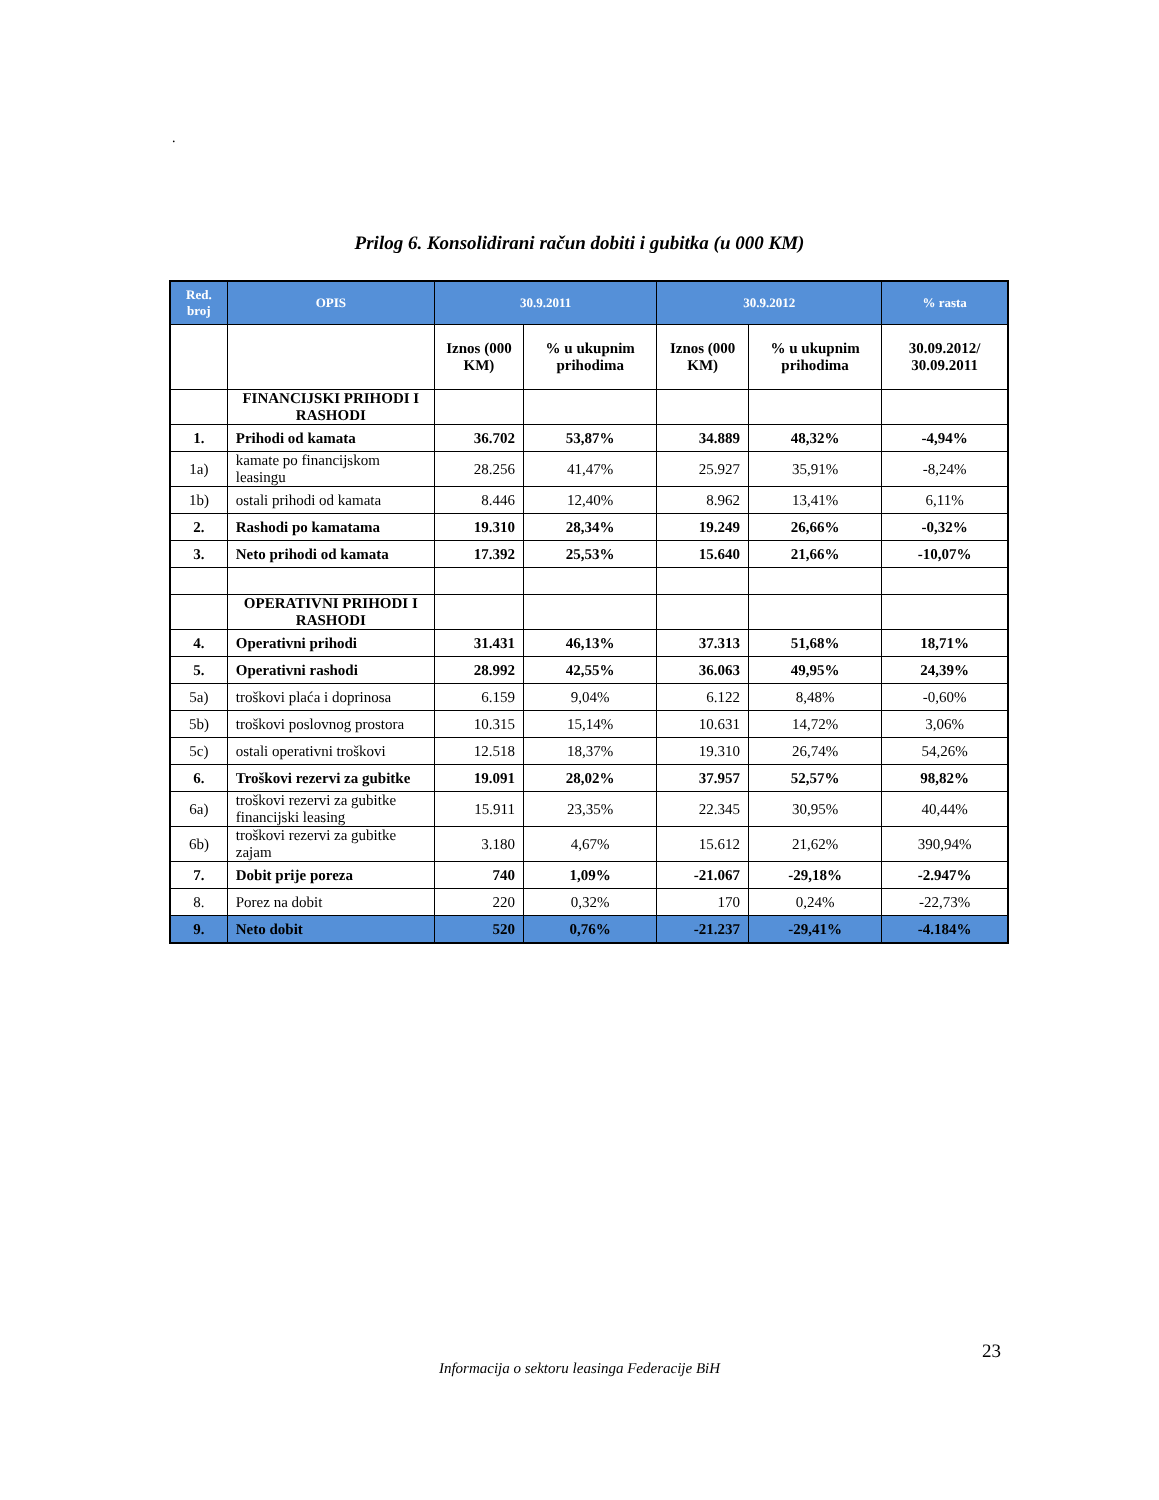.
Prilog 6. Konsolidirani račun dobiti i gubitka (u 000 KM)
| Red. broj | OPIS | 30.9.2011 | | 30.9.2012 | | % rasta |
| --- | --- | --- | --- | --- | --- | --- |
| | | Iznos (000 KM) | % u ukupnim prihodima | Iznos (000 KM) | % u ukupnim prihodima | 30.09.2012/ 30.09.2011 |
| | FINANCIJSKI PRIHODI I RASHODI | | | | | |
| 1. | Prihodi od kamata | 36.702 | 53,87% | 34.889 | 48,32% | -4,94% |
| 1a) | kamate po financijskom leasingu | 28.256 | 41,47% | 25.927 | 35,91% | -8,24% |
| 1b) | ostali prihodi od kamata | 8.446 | 12,40% | 8.962 | 13,41% | 6,11% |
| 2. | Rashodi po kamatama | 19.310 | 28,34% | 19.249 | 26,66% | -0,32% |
| 3. | Neto prihodi od kamata | 17.392 | 25,53% | 15.640 | 21,66% | -10,07% |
| | OPERATIVNI PRIHODI I RASHODI | | | | | |
| 4. | Operativni prihodi | 31.431 | 46,13% | 37.313 | 51,68% | 18,71% |
| 5. | Operativni rashodi | 28.992 | 42,55% | 36.063 | 49,95% | 24,39% |
| 5a) | troškovi plaća i doprinosa | 6.159 | 9,04% | 6.122 | 8,48% | -0,60% |
| 5b) | troškovi poslovnog prostora | 10.315 | 15,14% | 10.631 | 14,72% | 3,06% |
| 5c) | ostali operativni troškovi | 12.518 | 18,37% | 19.310 | 26,74% | 54,26% |
| 6. | Troškovi rezervi za gubitke | 19.091 | 28,02% | 37.957 | 52,57% | 98,82% |
| 6a) | troškovi rezervi za gubitke financijski leasing | 15.911 | 23,35% | 22.345 | 30,95% | 40,44% |
| 6b) | troškovi rezervi za gubitke zajam | 3.180 | 4,67% | 15.612 | 21,62% | 390,94% |
| 7. | Dobit prije poreza | 740 | 1,09% | -21.067 | -29,18% | -2.947% |
| 8. | Porez na dobit | 220 | 0,32% | 170 | 0,24% | -22,73% |
| 9. | Neto dobit | 520 | 0,76% | -21.237 | -29,41% | -4.184% |
23
Informacija o sektoru leasinga Federacije BiH